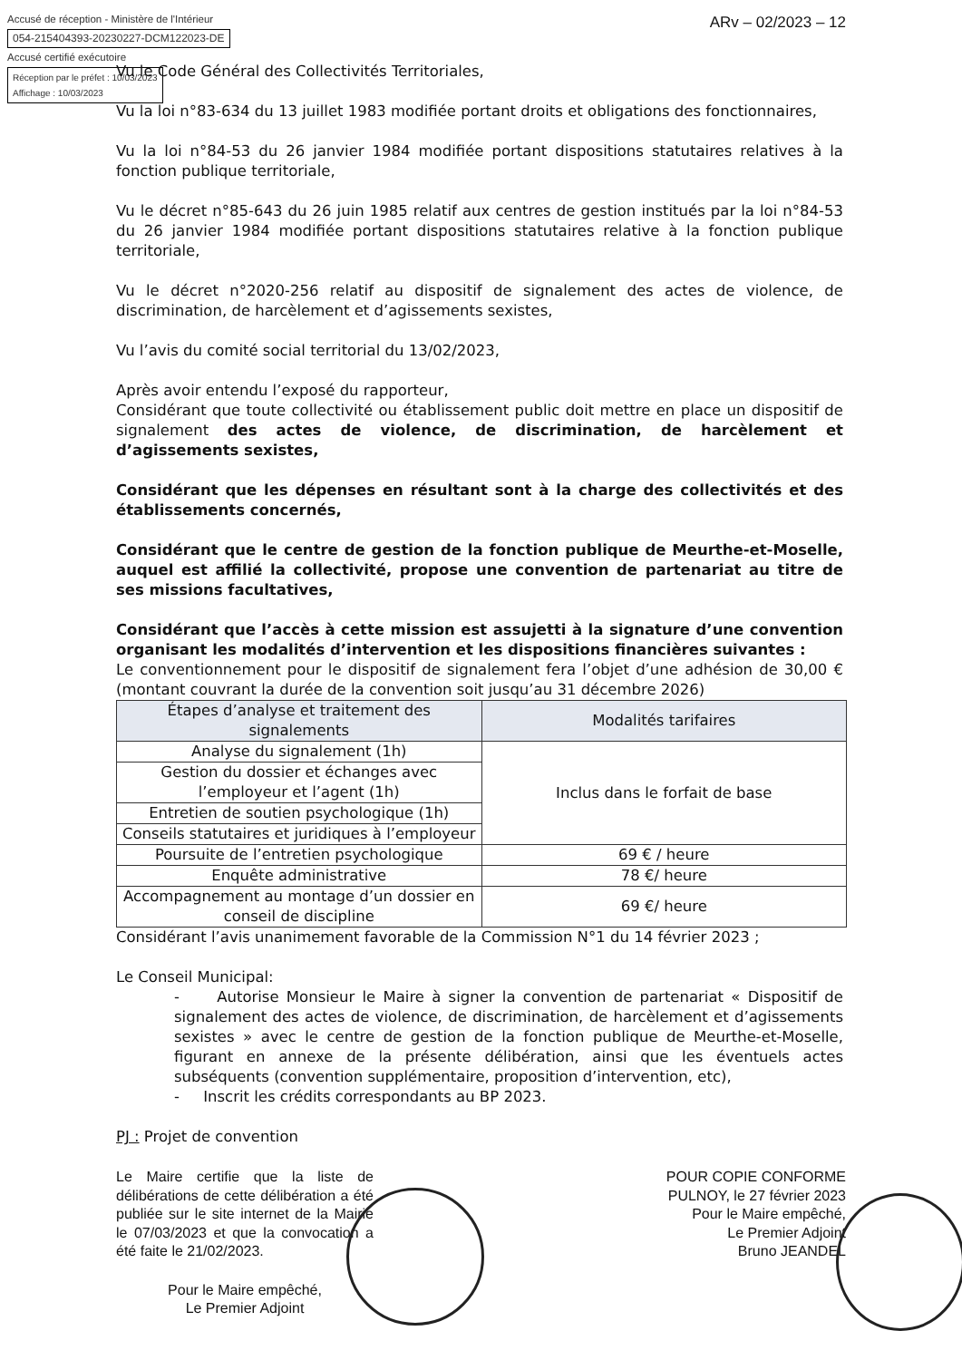Accusé de réception - Ministère de l'Intérieur
054-215404393-20230227-DCM122023-DE
Accusé certifié exécutoire
Réception par le préfet : 10/03/2023
Affichage : 10/03/2023
ARv – 02/2023 – 12
Vu le Code Général des Collectivités Territoriales,
Vu la loi n°83-634 du 13 juillet 1983 modifiée portant droits et obligations des fonctionnaires,
Vu la loi n°84-53 du 26 janvier 1984 modifiée portant dispositions statutaires relatives à la fonction publique territoriale,
Vu le décret n°85-643 du 26 juin 1985 relatif aux centres de gestion institués par la loi n°84-53 du 26 janvier 1984 modifiée portant dispositions statutaires relative à la fonction publique territoriale,
Vu le décret n°2020-256 relatif au dispositif de signalement des actes de violence, de discrimination, de harcèlement et d’agissements sexistes,
Vu l’avis du comité social territorial du 13/02/2023,
Après avoir entendu l’exposé du rapporteur,
Considérant que toute collectivité ou établissement public doit mettre en place un dispositif de signalement des actes de violence, de discrimination, de harcèlement et d’agissements sexistes,
Considérant que les dépenses en résultant sont à la charge des collectivités et des établissements concernés,
Considérant que le centre de gestion de la fonction publique de Meurthe-et-Moselle, auquel est affilié la collectivité, propose une convention de partenariat au titre de ses missions facultatives,
Considérant que l’accès à cette mission est assujetti à la signature d’une convention organisant les modalités d’intervention et les dispositions financières suivantes :
Le conventionnement pour le dispositif de signalement fera l’objet d’une adhésion de 30,00 € (montant couvrant la durée de la convention soit jusqu’au 31 décembre 2026)
| Étapes d’analyse et traitement des signalements | Modalités tarifaires |
| --- | --- |
| Analyse du signalement (1h) | Inclus dans le forfait de base |
| Gestion du dossier et échanges avec l’employeur et l’agent (1h) | |
| Entretien de soutien psychologique (1h) | |
| Conseils statutaires et juridiques à l’employeur | |
| Poursuite de l’entretien psychologique | 69 € / heure |
| Enquête administrative | 78 €/ heure |
| Accompagnement au montage d’un dossier en conseil de discipline | 69 €/ heure |
Considérant l’avis unanimement favorable de la Commission N°1 du 14 février 2023 ;
Le Conseil Municipal:
- Autorise Monsieur le Maire à signer la convention de partenariat « Dispositif de signalement des actes de violence, de discrimination, de harcèlement et d’agissements sexistes » avec le centre de gestion de la fonction publique de Meurthe-et-Moselle, figurant en annexe de la présente délibération, ainsi que les éventuels actes subséquents (convention supplémentaire, proposition d’intervention, etc),
- Inscrit les crédits correspondants au BP 2023.
PJ : Projet de convention
Le Maire certifie que la liste de délibérations de cette délibération a été publiée sur le site internet de la Mairie le 07/03/2023 et que la convocation a été faite le 21/02/2023.
Pour le Maire empêché,
Le Premier Adjoint
POUR COPIE CONFORME
PULNOY, le 27 février 2023
Pour le Maire empêché,
Le Premier Adjoint
Bruno JEANDEL